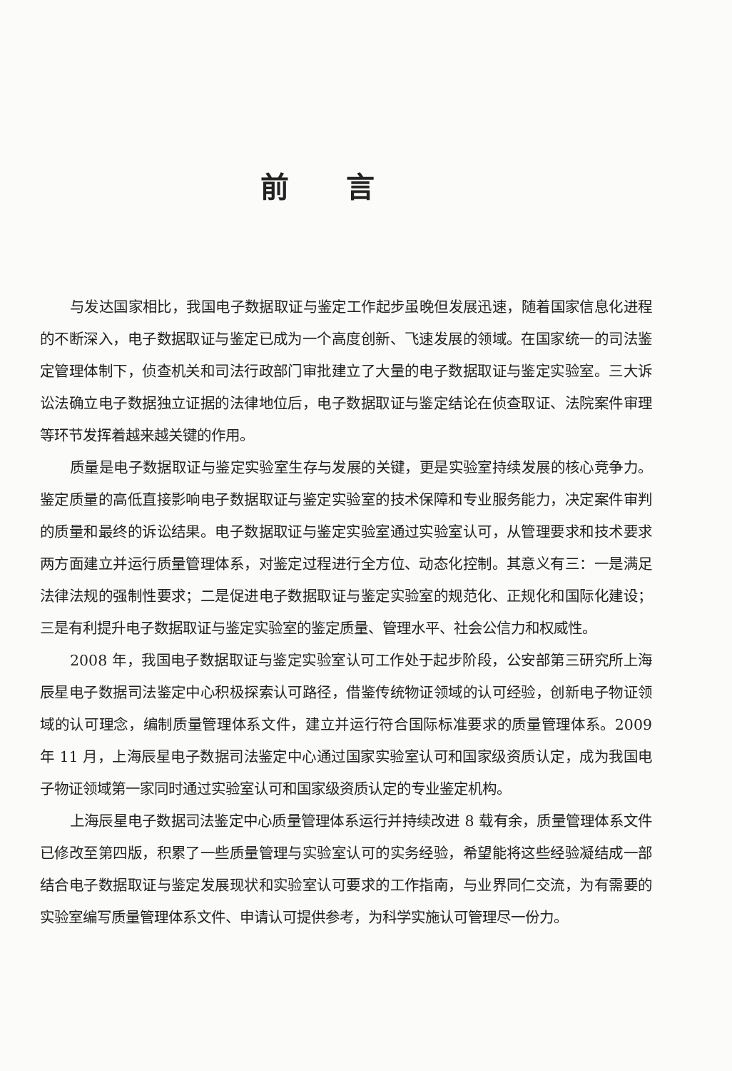前言
与发达国家相比，我国电子数据取证与鉴定工作起步虽晚但发展迅速，随着国家信息化进程的不断深入，电子数据取证与鉴定已成为一个高度创新、飞速发展的领域。在国家统一的司法鉴定管理体制下，侦查机关和司法行政部门审批建立了大量的电子数据取证与鉴定实验室。三大诉讼法确立电子数据独立证据的法律地位后，电子数据取证与鉴定结论在侦查取证、法院案件审理等环节发挥着越来越关键的作用。
质量是电子数据取证与鉴定实验室生存与发展的关键，更是实验室持续发展的核心竞争力。鉴定质量的高低直接影响电子数据取证与鉴定实验室的技术保障和专业服务能力，决定案件审判的质量和最终的诉讼结果。电子数据取证与鉴定实验室通过实验室认可，从管理要求和技术要求两方面建立并运行质量管理体系，对鉴定过程进行全方位、动态化控制。其意义有三：一是满足法律法规的强制性要求；二是促进电子数据取证与鉴定实验室的规范化、正规化和国际化建设；三是有利提升电子数据取证与鉴定实验室的鉴定质量、管理水平、社会公信力和权威性。
2008 年，我国电子数据取证与鉴定实验室认可工作处于起步阶段，公安部第三研究所上海辰星电子数据司法鉴定中心积极探索认可路径，借鉴传统物证领域的认可经验，创新电子物证领域的认可理念，编制质量管理体系文件，建立并运行符合国际标准要求的质量管理体系。2009 年 11 月，上海辰星电子数据司法鉴定中心通过国家实验室认可和国家级资质认定，成为我国电子物证领域第一家同时通过实验室认可和国家级资质认定的专业鉴定机构。
上海辰星电子数据司法鉴定中心质量管理体系运行并持续改进 8 载有余，质量管理体系文件已修改至第四版，积累了一些质量管理与实验室认可的实务经验，希望能将这些经验凝结成一部结合电子数据取证与鉴定发展现状和实验室认可要求的工作指南，与业界同仁交流，为有需要的实验室编写质量管理体系文件、申请认可提供参考，为科学实施认可管理尽一份力。